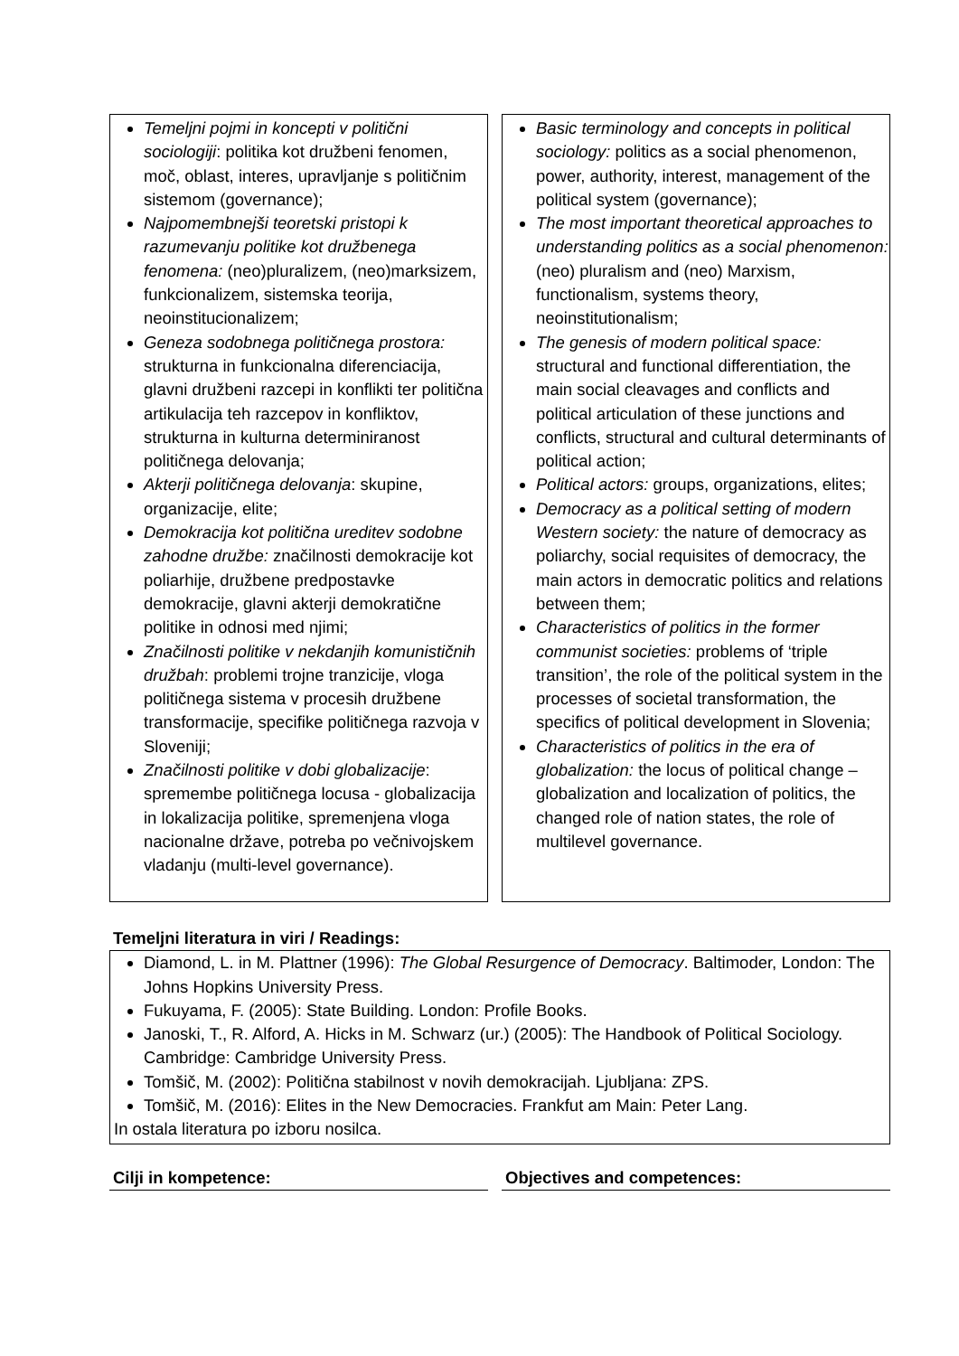Temeljni pojmi in koncepti v politični sociologiji: politika kot družbeni fenomen, moč, oblast, interes, upravljanje s političnim sistemom (governance);
Najpomembnejši teoretski pristopi k razumevanju politike kot družbenega fenomena: (neo)pluralizem, (neo)marksizem, funkcionalizem, sistemska teorija, neoinstitucionalizem;
Geneza sodobnega političnega prostora: strukturna in funkcionalna diferenciacija, glavni družbeni razcepi in konflikti ter politična artikulacija teh razcepov in konfliktov, strukturna in kulturna determiniranost političnega delovanja;
Akterji političnega delovanja: skupine, organizacije, elite;
Demokracija kot politična ureditev sodobne zahodne družbe: značilnosti demokracije kot poliarhije, družbene predpostavke demokracije, glavni akterji demokratične politike in odnosi med njimi;
Značilnosti politike v nekdanjih komunističnih družbah: problemi trojne tranzicije, vloga političnega sistema v procesih družbene transformacije, specifike političnega razvoja v Sloveniji;
Značilnosti politike v dobi globalizacije: spremembe političnega locusa - globalizacija in lokalizacija politike, spremenjena vloga nacionalne države, potreba po večnivojskem vladanju (multi-level governance).
Basic terminology and concepts in political sociology: politics as a social phenomenon, power, authority, interest, management of the political system (governance);
The most important theoretical approaches to understanding politics as a social phenomenon: (neo) pluralism and (neo) Marxism, functionalism, systems theory, neoinstitutionalism;
The genesis of modern political space: structural and functional differentiation, the main social cleavages and conflicts and political articulation of these junctions and conflicts, structural and cultural determinants of political action;
Political actors: groups, organizations, elites;
Democracy as a political setting of modern Western society: the nature of democracy as poliarchy, social requisites of democracy, the main actors in democratic politics and relations between them;
Characteristics of politics in the former communist societies: problems of ‘triple transition’, the role of the political system in the processes of societal transformation, the specifics of political development in Slovenia;
Characteristics of politics in the era of globalization: the locus of political change – globalization and localization of politics, the changed role of nation states, the role of multilevel governance.
Temeljni literatura in viri / Readings:
Diamond, L. in M. Plattner (1996): The Global Resurgence of Democracy. Baltimoder, London: The Johns Hopkins University Press.
Fukuyama, F. (2005): State Building. London: Profile Books.
Janoski, T., R. Alford, A. Hicks in M. Schwarz (ur.) (2005): The Handbook of Political Sociology. Cambridge: Cambridge University Press.
Tomšič, M. (2002): Politična stabilnost v novih demokracijah. Ljubljana: ZPS.
Tomšič, M. (2016): Elites in the New Democracies. Frankfut am Main: Peter Lang.
In ostala literatura po izboru nosilca.
Cilji in kompetence: Objectives and competences: